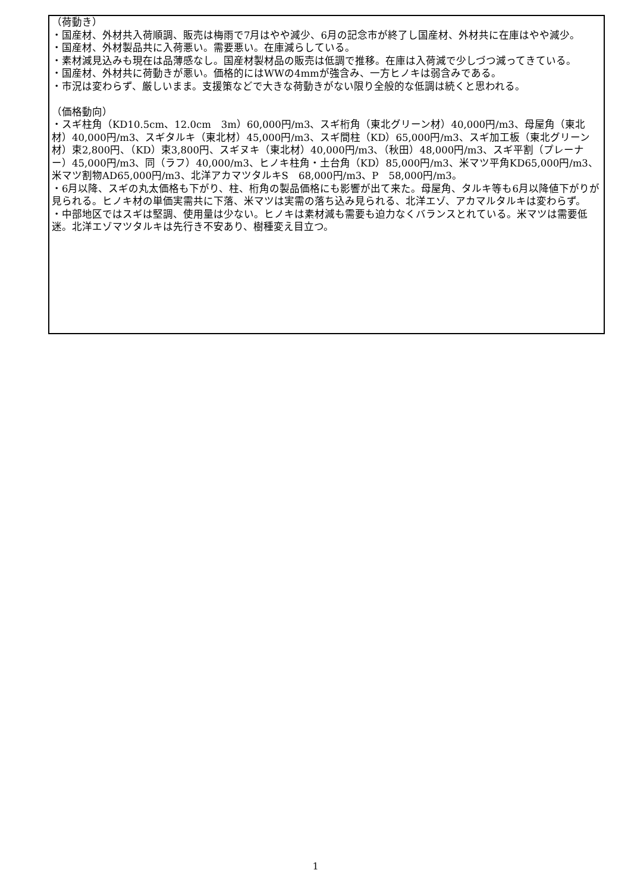（荷動き）
・国産材、外材共入荷順調、販売は梅雨で7月はやや減少、6月の記念市が終了し国産材、外材共に在庫はやや減少。
・国産材、外材製品共に入荷悪い。需要悪い。在庫減らしている。
・素材減見込みも現在は品薄感なし。国産材製材品の販売は低調で推移。在庫は入荷減で少しづつ減ってきている。
・国産材、外材共に荷動きが悪い。価格的にはWWの4mmが強含み、一方ヒノキは弱含みである。
・市況は変わらず、厳しいまま。支援策などで大きな荷動きがない限り全般的な低調は続くと思われる。
（価格動向）
・スギ柱角（KD10.5cm、12.0cm　3m）60,000円/m3、スギ桁角（東北グリーン材）40,000円/m3、母屋角（東北材）40,000円/m3、スギタルキ（東北材）45,000円/m3、スギ間柱（KD）65,000円/m3、スギ加工板（東北グリーン材）束2,800円、（KD）束3,800円、スギヌキ（東北材）40,000円/m3、（秋田）48,000円/m3、スギ平割（プレーナー）45,000円/m3、同（ラフ）40,000/m3、ヒノキ柱角・土台角（KD）85,000円/m3、米マツ平角KD65,000円/m3、米マツ割物AD65,000円/m3、北洋アカマツタルキS　68,000円/m3、P　58,000円/m3。
・6月以降、スギの丸太価格も下がり、柱、桁角の製品価格にも影響が出て来た。母屋角、タルキ等も6月以降値下がりが見られる。ヒノキ材の単価実需共に下落、米マツは実需の落ち込み見られる、北洋エゾ、アカマルタルキは変わらず。
・中部地区ではスギは堅調、使用量は少ない。ヒノキは素材減も需要も迫力なくバランスとれている。米マツは需要低迷。北洋エゾマツタルキは先行き不安あり、樹種変え目立つ。
1